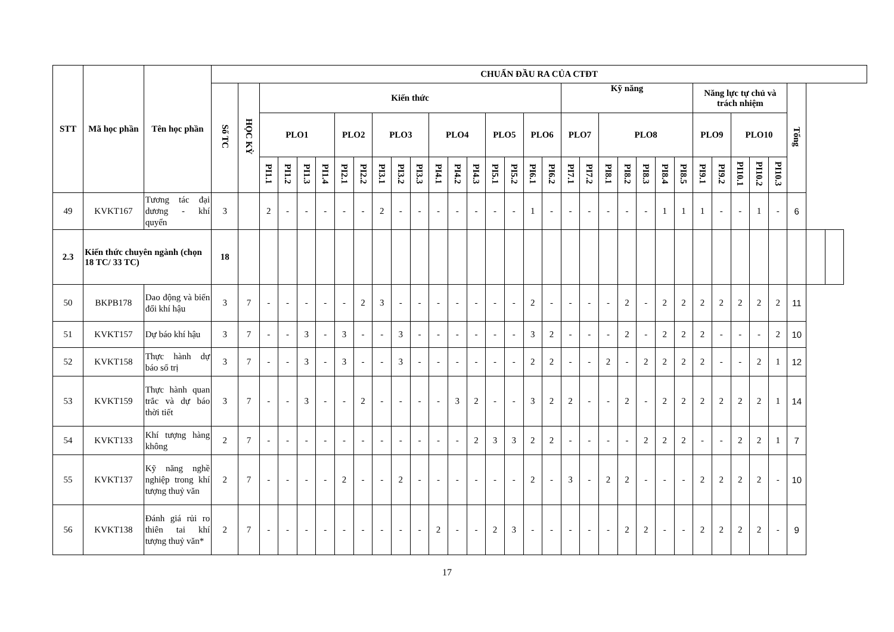| STT | Mã học phần | Tên học phần | CHUẨN ĐẦU RA CỦA CTĐT | | | | | | | | | | | | | | | | | | | | | | | | | | | | | | | | |
| --- | --- | --- | --- | --- | --- | --- | --- | --- | --- | --- | --- | --- | --- | --- | --- | --- | --- | --- | --- | --- | --- | --- | --- | --- | --- | --- | --- | --- | --- | --- | --- | --- | --- | --- | --- |
| | | | Số TC | HỌC KỲ | Kiến thức | | | | | | | | | | | | | | | | Kỹ năng | | | | | | | Năng lực tự chủ và trách nhiệm | | | | | Tổng | | |
| | | | | | PLO1 | | | | PLO2 | | PLO3 | | | PLO4 | | | PLO5 | | PLO6 | | PLO7 | | PLO8 | | | | | PLO9 | | PLO10 | | | | | |
| | | | | | PI1.1 | PI1.2 | PI1.3 | PI1.4 | PI2.1 | PI2.2 | PI3.1 | PI3.2 | PI3.3 | PI4.1 | PI4.2 | PI4.3 | PI5.1 | PI5.2 | PI6.1 | PI6.2 | PI7.1 | PI7.2 | PI8.1 | PI8.2 | PI8.3 | PI8.4 | PI8.5 | PI9.1 | PI9.2 | PI10.1 | PI10.2 | PI10.3 | | | |
| 49 | KVKT167 | Tương tác đại dương - khí quyển | 3 | | 2 | - | - | - | - | - | 2 | - | - | - | - | - | - | - | 1 | - | - | - | - | - | - | 1 | 1 | 1 | - | - | 1 | - | 6 | | |
| 2.3 | Kiến thức chuyên ngành (chọn 18 TC/ 33 TC) | | 18 | | | | | | | | | | | | | | | | | | | | | | | | | | | | | | | | |
| 50 | BKPB178 | Dao động và biến đổi khí hậu | 3 | 7 | - | - | - | - | - | 2 | 3 | - | - | - | - | - | - | - | 2 | - | - | - | - | 2 | - | 2 | 2 | 2 | 2 | 2 | 2 | 2 | 11 | | |
| 51 | KVKT157 | Dự báo khí hậu | 3 | 7 | - | - | 3 | - | 3 | - | - | 3 | - | - | - | - | - | - | 3 | 2 | - | - | - | 2 | - | 2 | 2 | 2 | - | - | - | 2 | 10 | | |
| 52 | KVKT158 | Thực hành dự báo số trị | 3 | 7 | - | - | 3 | - | 3 | - | - | 3 | - | - | - | - | - | - | 2 | 2 | - | - | 2 | - | 2 | 2 | 2 | 2 | - | - | 2 | 1 | 12 | | |
| 53 | KVKT159 | Thực hành quan trắc và dự báo thời tiết | 3 | 7 | - | - | 3 | - | - | 2 | - | - | - | - | 3 | 2 | - | - | 3 | 2 | 2 | - | - | 2 | - | 2 | 2 | 2 | 2 | 2 | 2 | 1 | 14 | | |
| 54 | KVKT133 | Khí tượng hàng không | 2 | 7 | - | - | - | - | - | - | - | - | - | - | - | 2 | 3 | 3 | 2 | 2 | - | - | - | - | 2 | 2 | 2 | - | - | 2 | 2 | 1 | 7 | | |
| 55 | KVKT137 | Kỹ năng nghề nghiệp trong khí tượng thuỷ văn | 2 | 7 | - | - | - | - | 2 | - | - | 2 | - | - | - | - | - | - | 2 | - | 3 | - | 2 | 2 | - | - | - | 2 | 2 | 2 | 2 | - | 10 | | |
| 56 | KVKT138 | Đánh giá rủi ro thiên tai khí tượng thuỷ văn* | 2 | 7 | - | - | - | - | - | - | - | - | - | 2 | - | - | 2 | 3 | - | - | - | - | - | 2 | 2 | - | - | 2 | 2 | 2 | 2 | - | 9 | | |
17